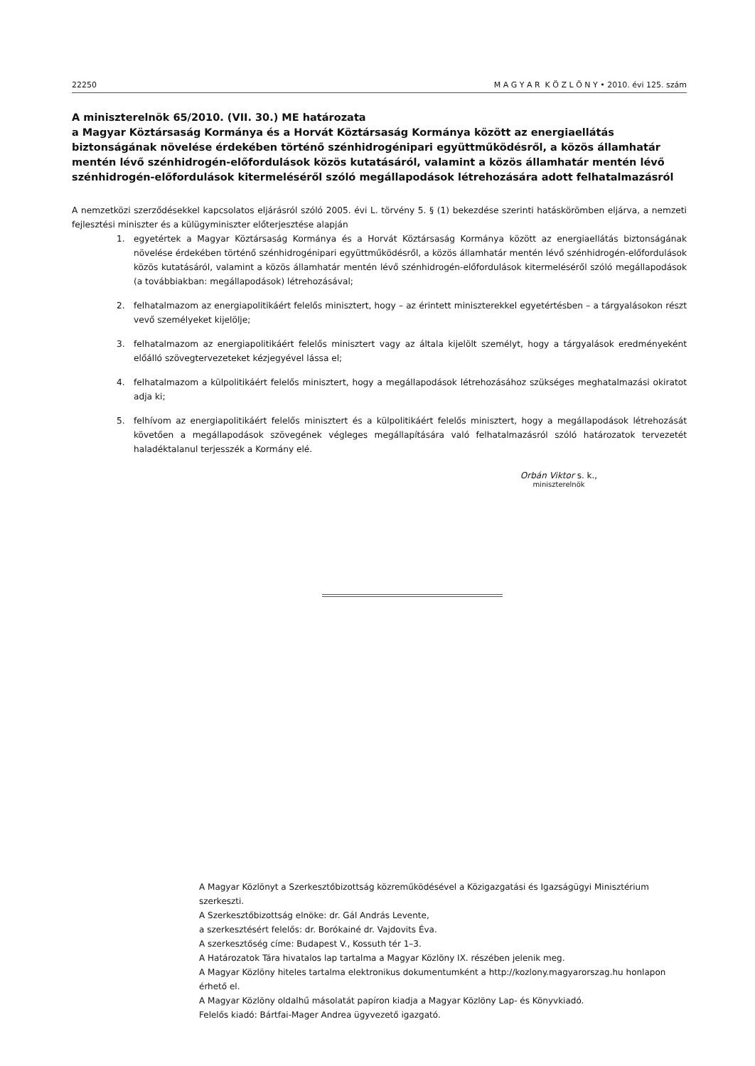22250 M A G Y A R K Ö Z L Ö N Y • 2010. évi 125. szám
A miniszterelnök 65/2010. (VII. 30.) ME határozata
a Magyar Köztársaság Kormánya és a Horvát Köztársaság Kormánya között az energiaellátás biztonságának növelése érdekében történő szénhidrogénipari együttműködésről, a közös államhatár mentén lévő szénhidrogén-előfordulások közös kutatásáról, valamint a közös államhatár mentén lévő szénhidrogén-előfordulások kitermeléséről szóló megállapodások létrehozására adott felhatalmazásról
A nemzetközi szerződésekkel kapcsolatos eljárásról szóló 2005. évi L. törvény 5. § (1) bekezdése szerinti hatáskörömben eljárva, a nemzeti fejlesztési miniszter és a külügyminiszter előterjesztése alapján
1. egyetértek a Magyar Köztársaság Kormánya és a Horvát Köztársaság Kormánya között az energiaellátás biztonságának növelése érdekében történő szénhidrogénipari együttműködésről, a közös államhatár mentén lévő szénhidrogén-előfordulások közös kutatásáról, valamint a közös államhatár mentén lévő szénhidrogén-előfordulások kitermeléséről szóló megállapodások (a továbbiakban: megállapodások) létrehozásával;
2. felhatalmazom az energiapolitikáért felelős minisztert, hogy – az érintett miniszterekkel egyetértésben – a tárgyalásokon részt vevő személyeket kijelölje;
3. felhatalmazom az energiapolitikáért felelős minisztert vagy az általa kijelölt személyt, hogy a tárgyalások eredményeként előálló szövegtervezeteket kézjegyével lássa el;
4. felhatalmazom a külpolitikáért felelős minisztert, hogy a megállapodások létrehozásához szükséges meghatalmazási okiratot adja ki;
5. felhívom az energiapolitikáért felelős minisztert és a külpolitikáért felelős minisztert, hogy a megállapodások létrehozását követően a megállapodások szövegének végleges megállapítására való felhatalmazásról szóló határozatok tervezetét haladéktalanul terjesszék a Kormány elé.
Orbán Viktor s. k.,
miniszterelnök
A Magyar Közlönyt a Szerkesztőbizottság közreműködésével a Közigazgatási és Igazságügyi Minisztérium szerkeszti.
A Szerkesztőbizottság elnöke: dr. Gál András Levente,
a szerkesztésért felelős: dr. Borókainé dr. Vajdovits Éva.
A szerkesztőség címe: Budapest V., Kossuth tér 1–3.
A Határozatok Tára hivatalos lap tartalma a Magyar Közlöny IX. részében jelenik meg.
A Magyar Közlöny hiteles tartalma elektronikus dokumentumként a http://kozlony.magyarorszag.hu honlapon érhető el.
A Magyar Közlöny oldalhű másolatát papíron kiadja a Magyar Közlöny Lap- és Könyvkiadó.
Felelős kiadó: Bártfai-Mager Andrea ügyvezető igazgató.